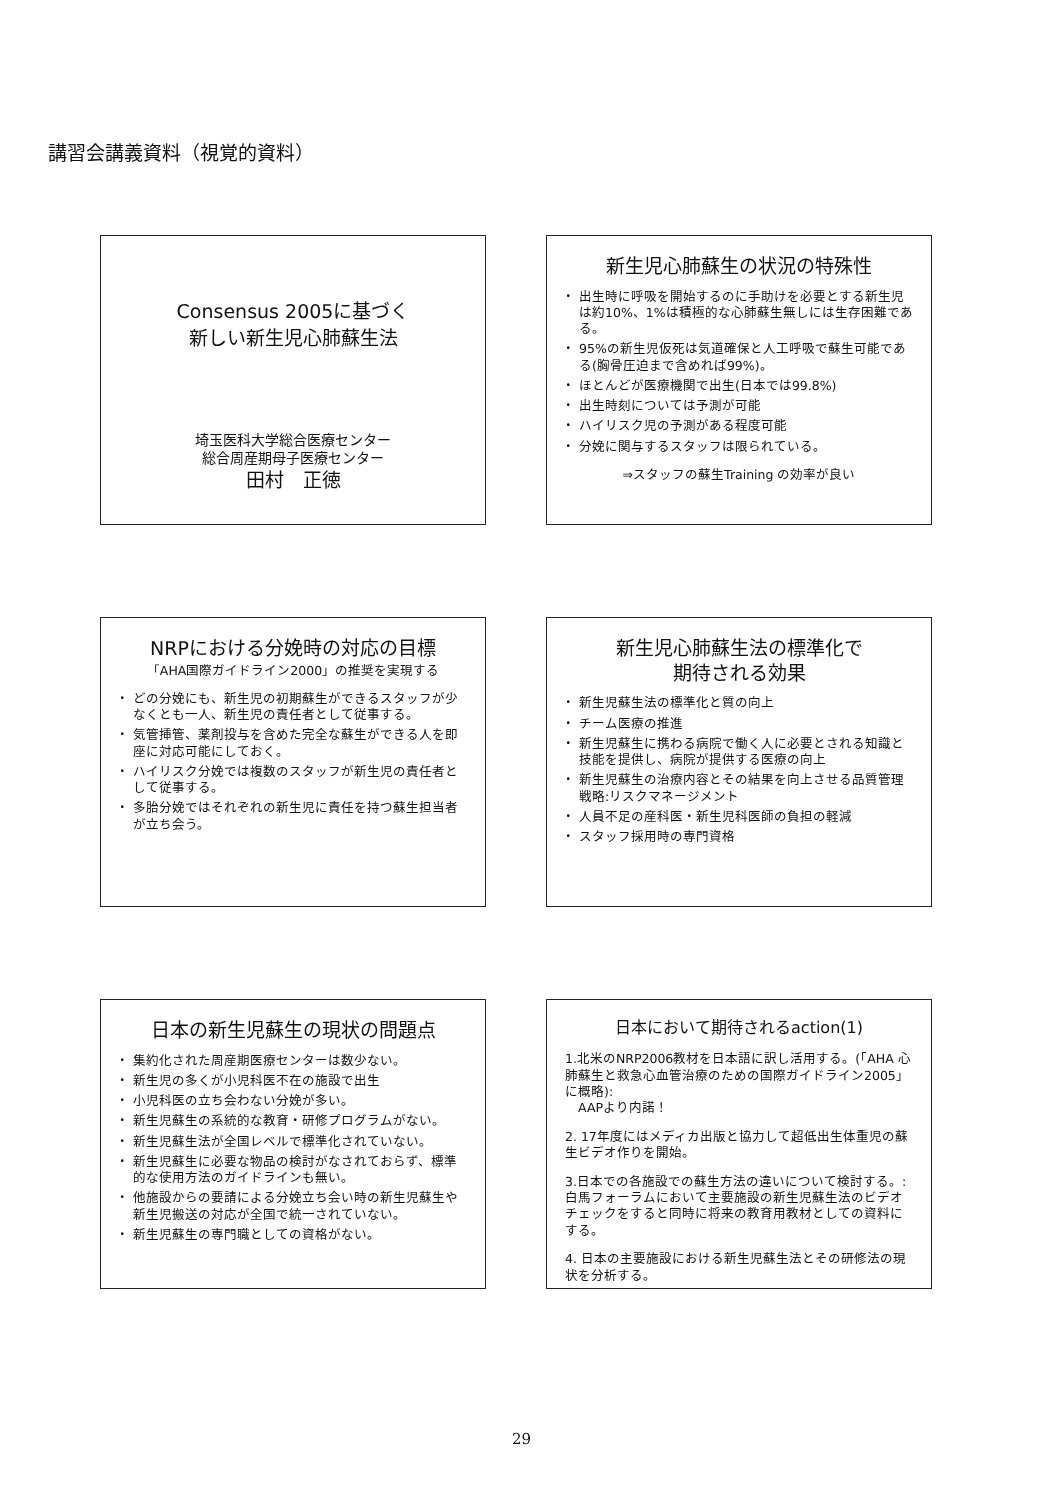講習会講義資料（視覚的資料）
Consensus 2005に基づく
新しい新生児心肺蘇生法
埼玉医科大学総合医療センター
総合周産期母子医療センター
田村　正徳
新生児心肺蘇生の状況の特殊性
出生時に呼吸を開始するのに手助けを必要とする新生児は約10%、1%は積極的な心肺蘇生無しには生存困難である。
95%の新生児仮死は気道確保と人工呼吸で蘇生可能である(胸骨圧迫まで含めれば99%)。
ほとんどが医療機関で出生(日本では99.8%)
出生時刻については予測が可能
ハイリスク児の予測がある程度可能
分娩に関与するスタッフは限られている。
⇒スタッフの蘇生Training の効率が良い
NRPにおける分娩時の対応の目標
「AHA国際ガイドライン2000」の推奨を実現する
どの分娩にも、新生児の初期蘇生ができるスタッフが少なくとも一人、新生児の責任者として従事する。
気管挿管、薬剤投与を含めた完全な蘇生ができる人を即座に対応可能にしておく。
ハイリスク分娩では複数のスタッフが新生児の責任者として従事する。
多胎分娩ではそれぞれの新生児に責任を持つ蘇生担当者が立ち会う。
新生児心肺蘇生法の標準化で
期待される効果
新生児蘇生法の標準化と質の向上
チーム医療の推進
新生児蘇生に携わる病院で働く人に必要とされる知識と技能を提供し、病院が提供する医療の向上
新生児蘇生の治療内容とその結果を向上させる品質管理戦略:リスクマネージメント
人員不足の産科医・新生児科医師の負担の軽減
スタッフ採用時の専門資格
日本の新生児蘇生の現状の問題点
集約化された周産期医療センターは数少ない。
新生児の多くが小児科医不在の施設で出生
小児科医の立ち会わない分娩が多い。
新生児蘇生の系統的な教育・研修プログラムがない。
新生児蘇生法が全国レベルで標準化されていない。
新生児蘇生に必要な物品の検討がなされておらず、標準的な使用方法のガイドラインも無い。
他施設からの要請による分娩立ち会い時の新生児蘇生や新生児搬送の対応が全国で統一されていない。
新生児蘇生の専門職としての資格がない。
日本において期待されるaction(1)
1.北米のNRP2006教材を日本語に訳し活用する。(「AHA 心肺蘇生と救急心血管治療のための国際ガイドライン2005」に概略):
　AAPより内諾！
2. 17年度にはメディカ出版と協力して超低出生体重児の蘇生ビデオ作りを開始。
3.日本での各施設での蘇生方法の違いについて検討する。:白馬フォーラムにおいて主要施設の新生児蘇生法のビデオチェックをすると同時に将来の教育用教材としての資料にする。
4. 日本の主要施設における新生児蘇生法とその研修法の現状を分析する。
29